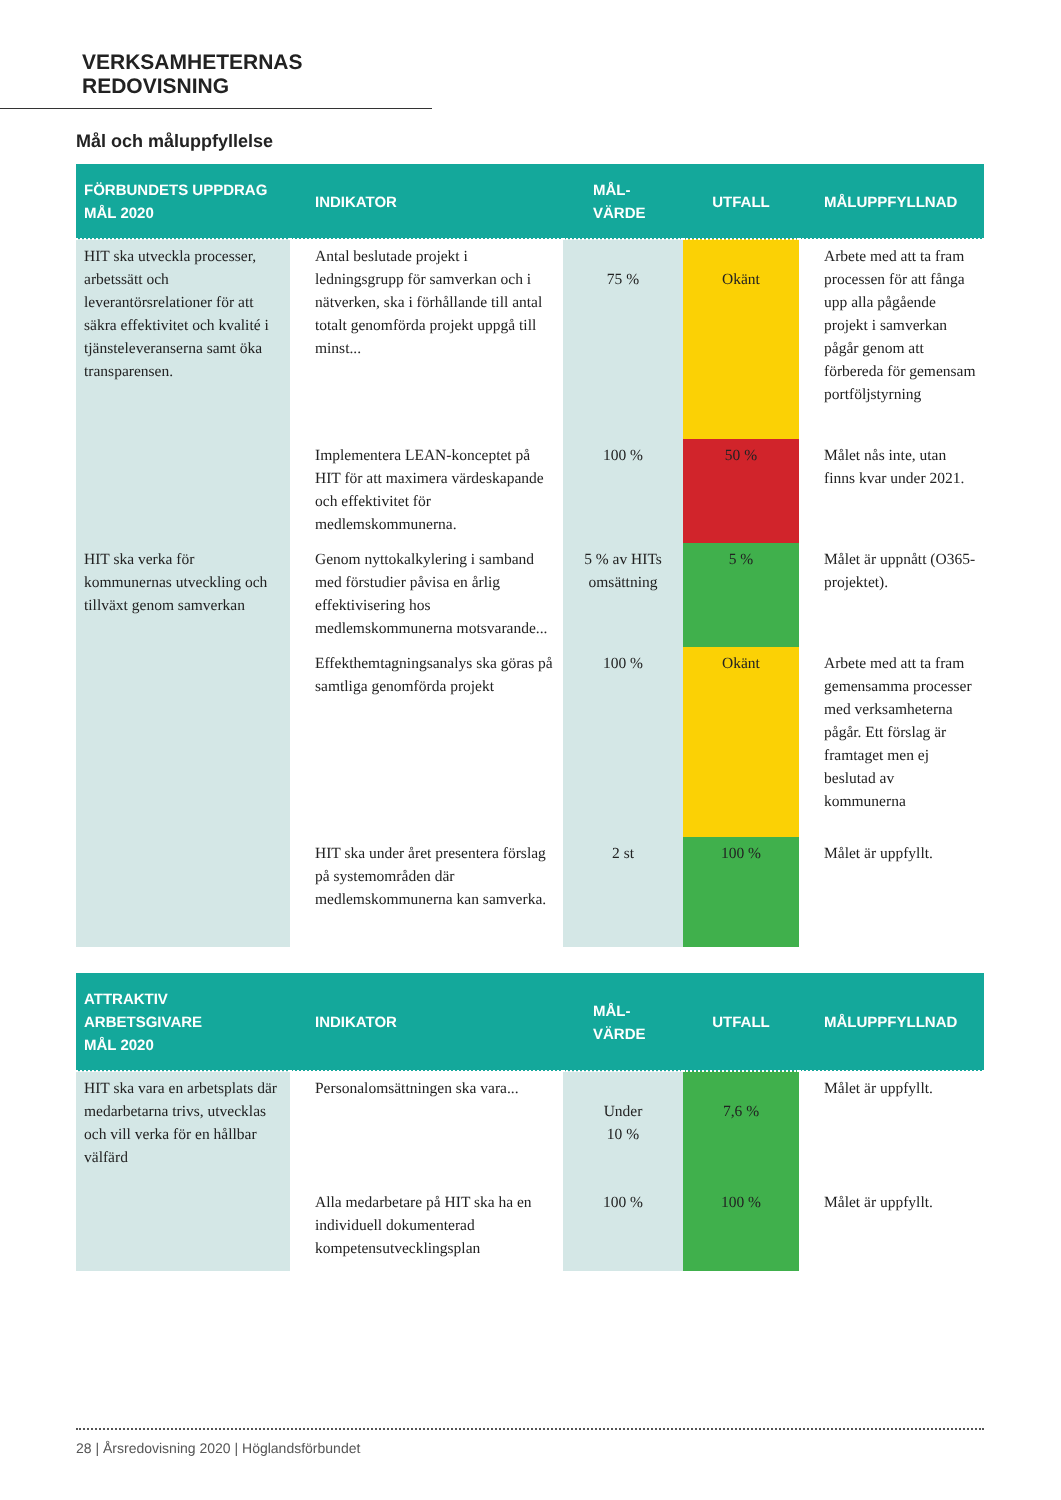VERKSAMHETERNAS REDOVISNING
Mål och måluppfyllelse
| FÖRBUNDETS UPPDRAG MÅL 2020 | INDIKATOR | MÅL- VÄRDE | UTFALL | MÅLUPPFYLLNAD |
| --- | --- | --- | --- | --- |
| HIT ska utveckla processer, arbetssätt och leverantörsrelationer för att säkra effektivitet och kvalité i tjänsteleveranserna samt öka transparensen. | Antal beslutade projekt i ledningsgrupp för samverkan och i nätverken, ska i förhållande till antal totalt genomförda projekt uppgå till minst... | 75 % | Okänt | Arbete med att ta fram processen för att fånga upp alla pågående projekt i samverkan pågår genom att förbereda för gemensam portföljstyrning |
| | Implementera LEAN-konceptet på HIT för att maximera värdeskapande och effektivitet för medlemskommunerna. | 100 % | 50 % | Målet nås inte, utan finns kvar under 2021. |
| HIT ska verka för kommunernas utveckling och tillväxt genom samverkan | Genom nyttokalkylering i samband med förstudier påvisa en årlig effektivisering hos medlemskommunerna motsvarande... | 5 % av HITs omsättning | 5 % | Målet är uppnått (O365-projektet). |
| | Effekthemtagningsanalys ska göras på samtliga genomförda projekt | 100 % | Okänt | Arbete med att ta fram gemensamma processer med verksamheterna pågår. Ett förslag är framtaget men ej beslutad av kommunerna |
| | HIT ska under året presentera förslag på systemområden där medlemskommunerna kan samverka. | 2 st | 100 % | Målet är uppfyllt. |
| ATTRAKTIV ARBETSGIVARE MÅL 2020 | INDIKATOR | MÅL- VÄRDE | UTFALL | MÅLUPPFYLLNAD |
| --- | --- | --- | --- | --- |
| HIT ska vara en arbetsplats där medarbetarna trivs, utvecklas och vill verka för en hållbar välfärd | Personalomsättningen ska vara... | Under 10 % | 7,6 % | Målet är uppfyllt. |
| | Alla medarbetare på HIT ska ha en individuell dokumenterad kompetensutvecklingsplan | 100 % | 100 % | Målet är uppfyllt. |
28 | Årsredovisning 2020 | Höglandsförbundet